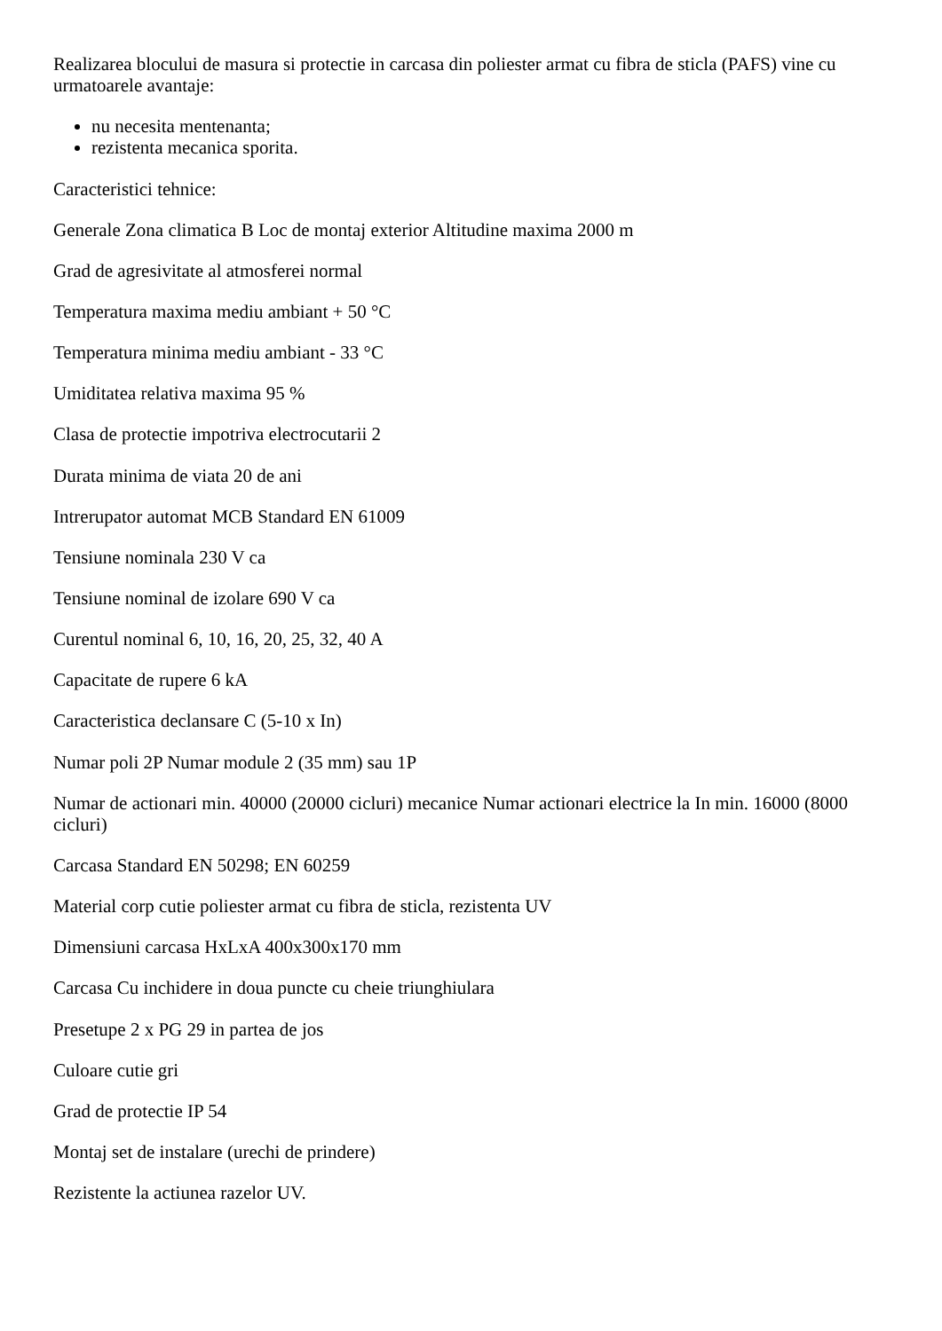Realizarea blocului de masura si protectie in carcasa din poliester armat cu fibra de sticla (PAFS) vine cu urmatoarele avantaje:
nu necesita mentenanta;
rezistenta mecanica sporita.
Caracteristici tehnice:
Generale Zona climatica B Loc de montaj exterior Altitudine maxima 2000 m
Grad de agresivitate al atmosferei normal
Temperatura maxima mediu ambiant + 50 °C
Temperatura minima mediu ambiant - 33 °C
Umiditatea relativa maxima 95 %
Clasa de protectie impotriva electrocutarii 2
Durata minima de viata 20 de ani
Intrerupator automat MCB Standard EN 61009
Tensiune nominala 230 V ca
Tensiune nominal de izolare 690 V ca
Curentul nominal 6, 10, 16, 20, 25, 32, 40 A
Capacitate de rupere 6 kA
Caracteristica declansare C (5-10 x In)
Numar poli 2P Numar module 2 (35 mm) sau 1P
Numar de actionari min. 40000 (20000 cicluri) mecanice Numar actionari electrice la In min. 16000 (8000 cicluri)
Carcasa Standard EN 50298; EN 60259
Material corp cutie poliester armat cu fibra de sticla, rezistenta UV
Dimensiuni carcasa HxLxA 400x300x170 mm
Carcasa Cu inchidere in doua puncte cu cheie triunghiulara
Presetupe 2 x PG 29 in partea de jos
Culoare cutie gri
Grad de protectie IP 54
Montaj set de instalare (urechi de prindere)
Rezistente la actiunea razelor UV.